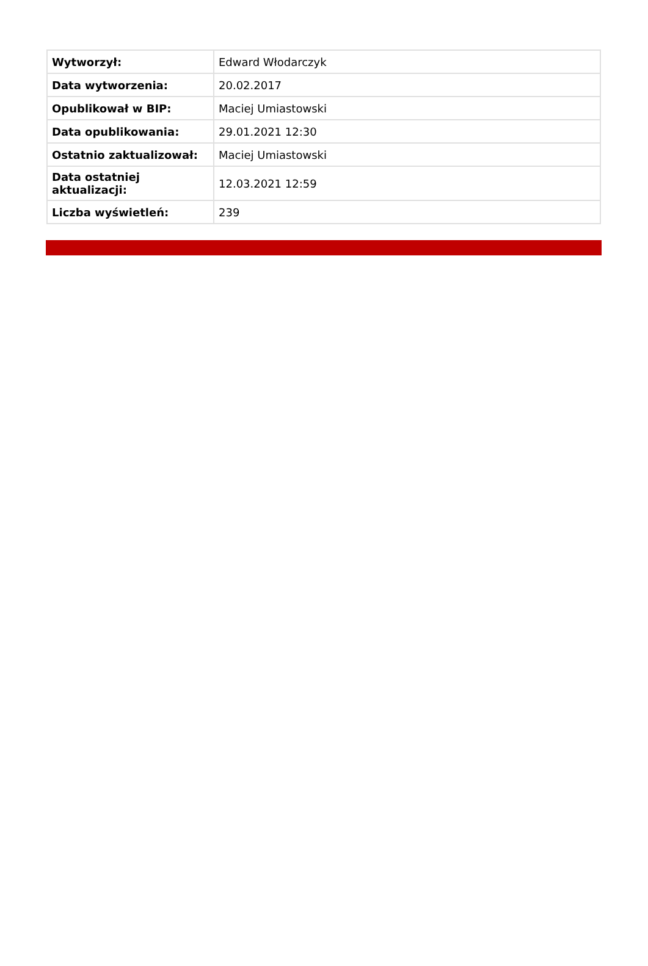| Wytworzył: | Edward Włodarczyk |
| Data wytworzenia: | 20.02.2017 |
| Opublikował w BIP: | Maciej Umiastowski |
| Data opublikowania: | 29.01.2021 12:30 |
| Ostatnio zaktualizował: | Maciej Umiastowski |
| Data ostatniej aktualizacji: | 12.03.2021 12:59 |
| Liczba wyświetleń: | 239 |